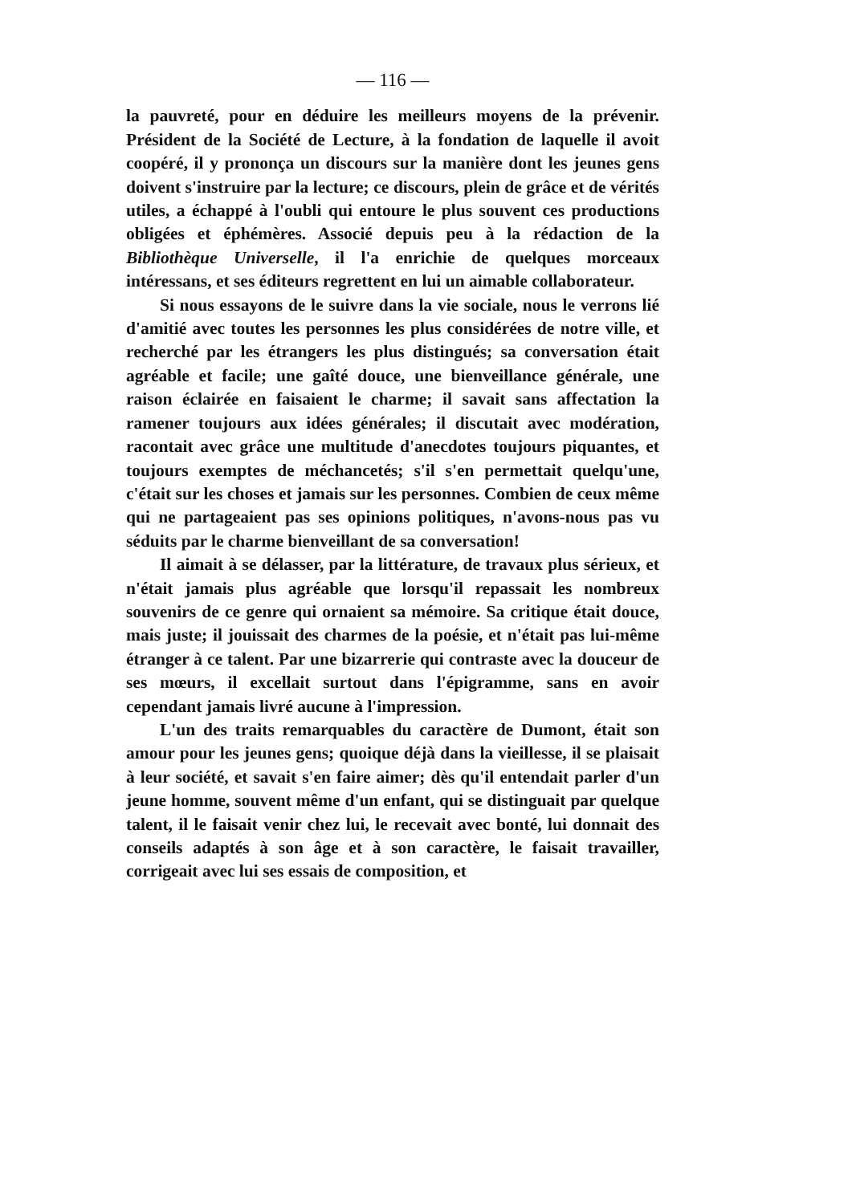— 116 —
la pauvreté, pour en déduire les meilleurs moyens de la prévenir. Président de la Société de Lecture, à la fondation de laquelle il avoit coopéré, il y prononça un discours sur la manière dont les jeunes gens doivent s'instruire par la lecture; ce discours, plein de grâce et de vérités utiles, a échappé à l'oubli qui entoure le plus souvent ces productions obligées et éphémères. Associé depuis peu à la rédaction de la Bibliothèque Universelle, il l'a enrichie de quelques morceaux intéressans, et ses éditeurs regrettent en lui un aimable collaborateur.
Si nous essayons de le suivre dans la vie sociale, nous le verrons lié d'amitié avec toutes les personnes les plus considérées de notre ville, et recherché par les étrangers les plus distingués; sa conversation était agréable et facile; une gaîté douce, une bienveillance générale, une raison éclairée en faisaient le charme; il savait sans affectation la ramener toujours aux idées générales; il discutait avec modération, racontait avec grâce une multitude d'anecdotes toujours piquantes, et toujours exemptes de méchancetés; s'il s'en permettait quelqu'une, c'était sur les choses et jamais sur les personnes. Combien de ceux même qui ne partageaient pas ses opinions politiques, n'avons-nous pas vu séduits par le charme bienveillant de sa conversation!
Il aimait à se délasser, par la littérature, de travaux plus sérieux, et n'était jamais plus agréable que lorsqu'il repassait les nombreux souvenirs de ce genre qui ornaient sa mémoire. Sa critique était douce, mais juste; il jouissait des charmes de la poésie, et n'était pas lui-même étranger à ce talent. Par une bizarrerie qui contraste avec la douceur de ses mœurs, il excellait surtout dans l'épigramme, sans en avoir cependant jamais livré aucune à l'impression.
L'un des traits remarquables du caractère de Dumont, était son amour pour les jeunes gens; quoique déjà dans la vieillesse, il se plaisait à leur société, et savait s'en faire aimer; dès qu'il entendait parler d'un jeune homme, souvent même d'un enfant, qui se distinguait par quelque talent, il le faisait venir chez lui, le recevait avec bonté, lui donnait des conseils adaptés à son âge et à son caractère, le faisait travailler, corrigeait avec lui ses essais de composition, et